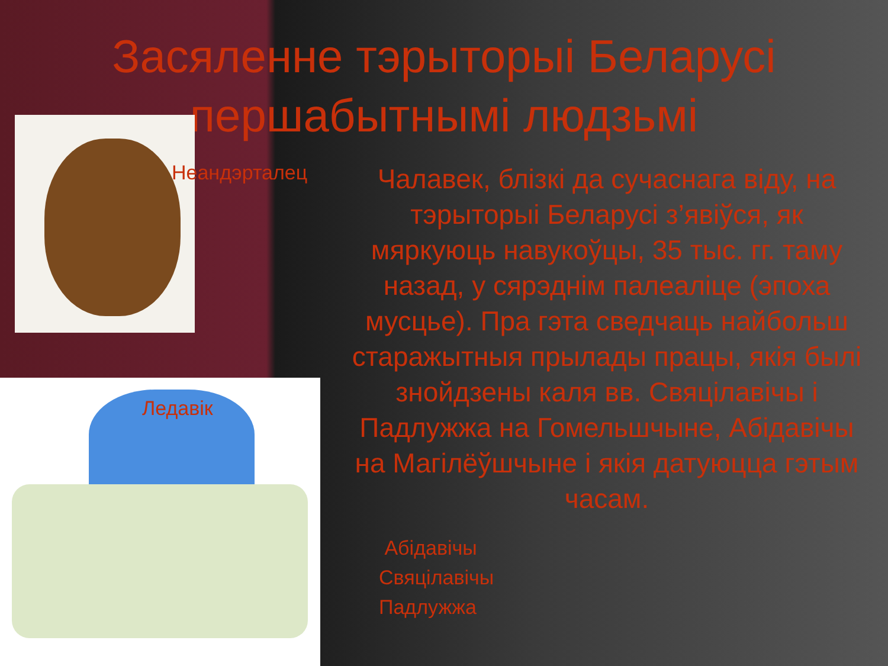Засяленне тэрыторыі Беларусі першабытнымі людзьмі
Неандэрталец
Ледавік
Чалавек, блізкі да сучаснага віду, на тэрыторыі Беларусі з’явіўся, як мяркуюць навукоўцы, 35 тыс. гг. таму назад, у сярэднім палеаліце (эпоха мусцье). Пра гэта сведчаць найбольш старажытныя прылады працы, якія былі знойдзены каля вв. Свяцілавічы і Падлужжа на Гомельшчыне, Абідавічы на Магілёўшчыне і якія датуюцца гэтым часам.
Абідавічы
Свяцілавічы
Падлужжа